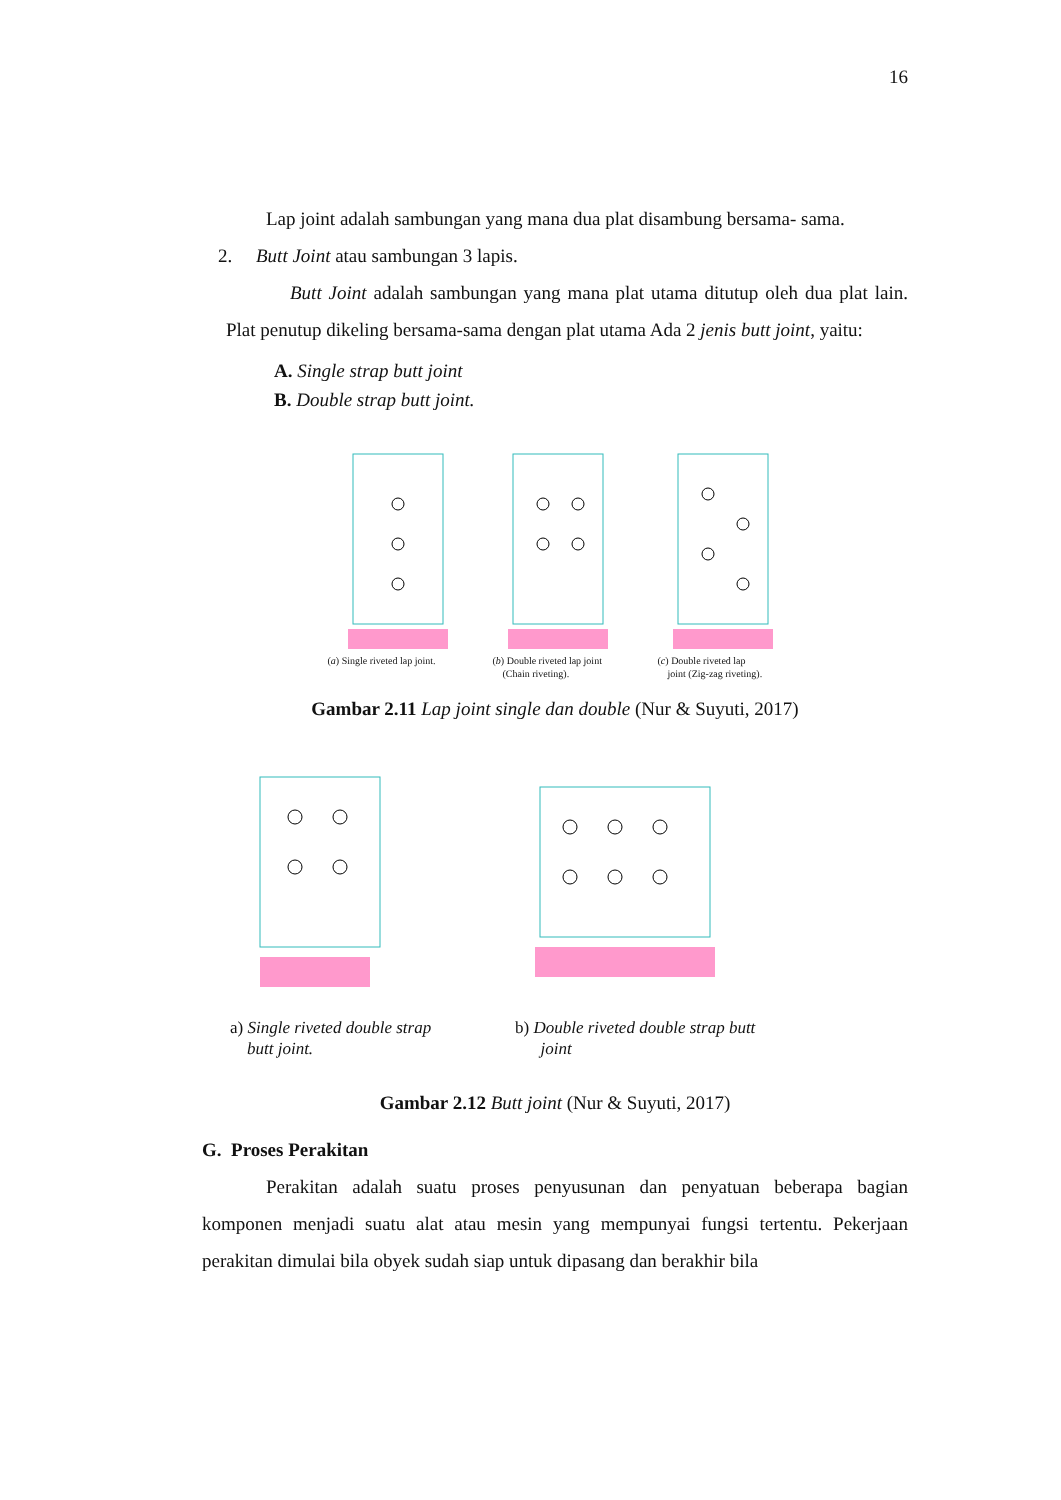16
Lap joint adalah sambungan yang mana dua plat disambung bersama- sama.
2. Butt Joint atau sambungan 3 lapis.
Butt Joint adalah sambungan yang mana plat utama ditutup oleh dua plat lain. Plat penutup dikeling bersama-sama dengan plat utama Ada 2 jenis butt joint, yaitu:
A. Single strap butt joint
B. Double strap butt joint.
(a) Single riveted lap joint. (b) Double riveted lap joint
(Chain riveting).
(c) Double riveted lap
joint (Zig-zag riveting).
Gambar 2.11 Lap joint single dan double (Nur & Suyuti, 2017)
a) Single riveted double strap
butt joint.
b) Double riveted double strap butt
joint
Gambar 2.12 Butt joint (Nur & Suyuti, 2017)
G. Proses Perakitan
Perakitan adalah suatu proses penyusunan dan penyatuan beberapa bagian komponen menjadi suatu alat atau mesin yang mempunyai fungsi tertentu. Pekerjaan perakitan dimulai bila obyek sudah siap untuk dipasang dan berakhir bila